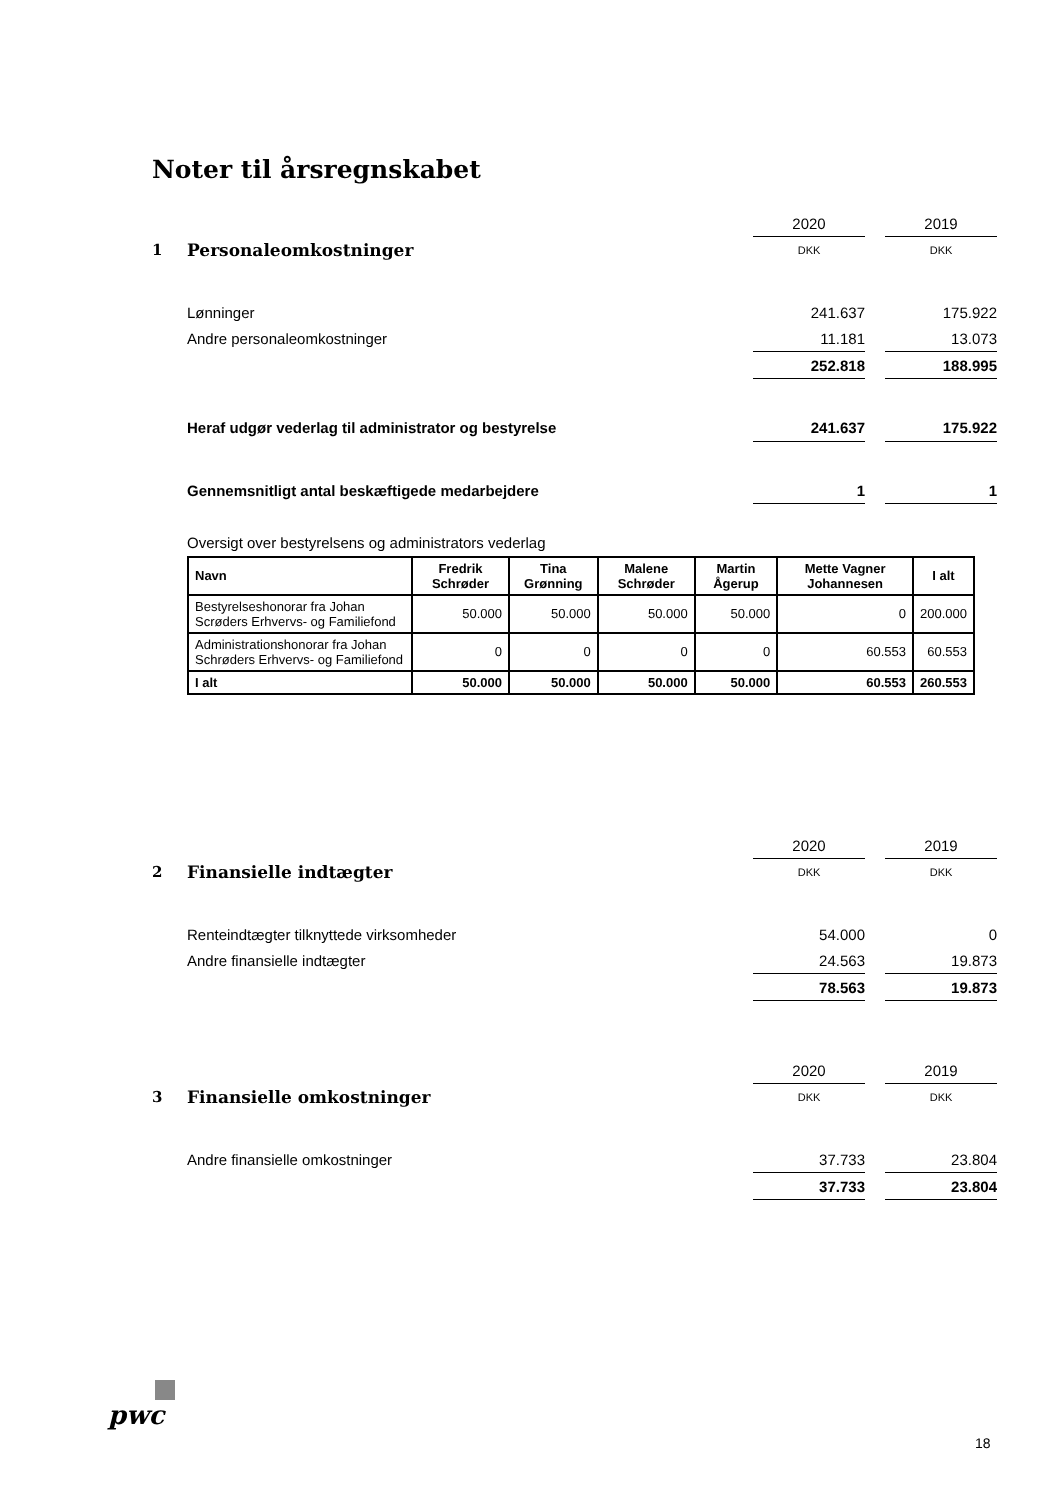Noter til årsregnskabet
| | | 2020 | | 2019 |
| 1 | Personaleomkostninger | DKK | | DKK |
| | Lønninger | 241.637 | | 175.922 |
| | Andre personaleomkostninger | 11.181 | | 13.073 |
| | | 252.818 | | 188.995 |
| | Heraf udgør vederlag til administrator og bestyrelse | 241.637 | | 175.922 |
| | Gennemsnitligt antal beskæftigede medarbejdere | 1 | | 1 |
| | Oversigt over bestyrelsens og administrators vederlag | | | |
| Navn | Fredrik Schrøder | Tina Grønning | Malene Schrøder | Martin Ågerup | Mette Vagner Johannesen | I alt |
| --- | --- | --- | --- | --- | --- | --- |
| Bestyrelseshonorar fra Johan Scrøders Erhvervs- og Familiefond | 50.000 | 50.000 | 50.000 | 50.000 | 0 | 200.000 |
| Administrationshonorar fra Johan Schrøders Erhvervs- og Familiefond | 0 | 0 | 0 | 0 | 60.553 | 60.553 |
| I alt | 50.000 | 50.000 | 50.000 | 50.000 | 60.553 | 260.553 |
| | | 2020 | | 2019 |
| 2 | Finansielle indtægter | DKK | | DKK |
| | Renteindtægter tilknyttede virksomheder | 54.000 | | 0 |
| | Andre finansielle indtægter | 24.563 | | 19.873 |
| | | 78.563 | | 19.873 |
| | | 2020 | | 2019 |
| 3 | Finansielle omkostninger | DKK | | DKK |
| | Andre finansielle omkostninger | 37.733 | | 23.804 |
| | | 37.733 | | 23.804 |
pwc
18